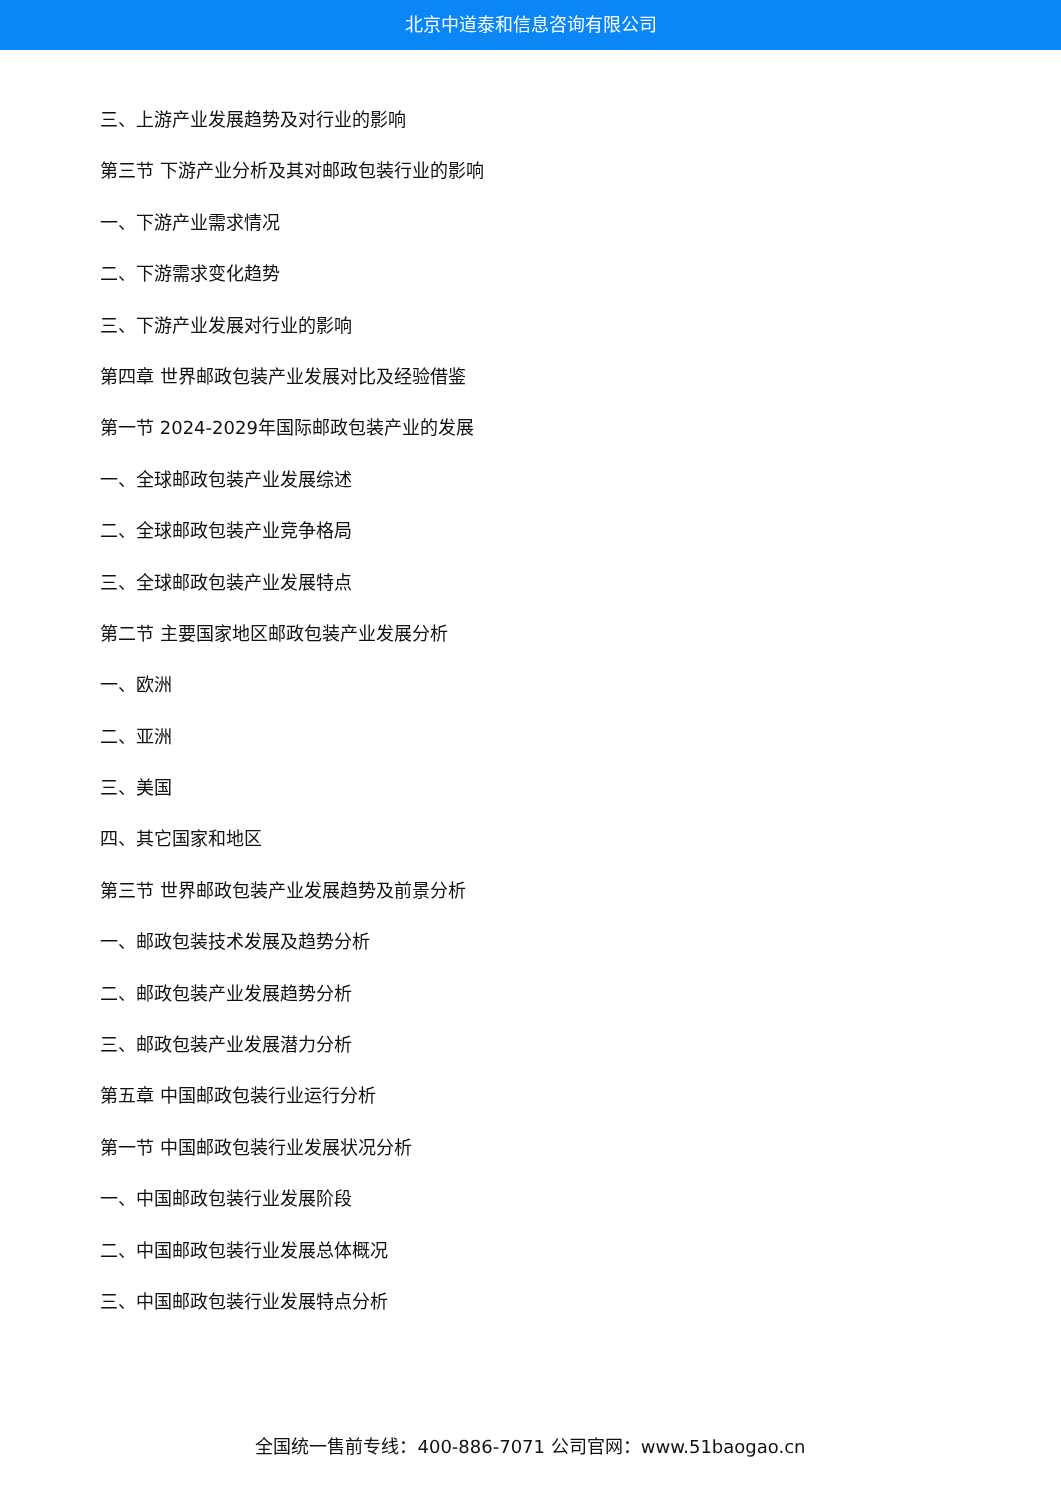北京中道泰和信息咨询有限公司
三、上游产业发展趋势及对行业的影响
第三节 下游产业分析及其对邮政包装行业的影响
一、下游产业需求情况
二、下游需求变化趋势
三、下游产业发展对行业的影响
第四章 世界邮政包装产业发展对比及经验借鉴
第一节 2024-2029年国际邮政包装产业的发展
一、全球邮政包装产业发展综述
二、全球邮政包装产业竞争格局
三、全球邮政包装产业发展特点
第二节 主要国家地区邮政包装产业发展分析
一、欧洲
二、亚洲
三、美国
四、其它国家和地区
第三节 世界邮政包装产业发展趋势及前景分析
一、邮政包装技术发展及趋势分析
二、邮政包装产业发展趋势分析
三、邮政包装产业发展潜力分析
第五章 中国邮政包装行业运行分析
第一节 中国邮政包装行业发展状况分析
一、中国邮政包装行业发展阶段
二、中国邮政包装行业发展总体概况
三、中国邮政包装行业发展特点分析
全国统一售前专线：400-886-7071 公司官网：www.51baogao.cn